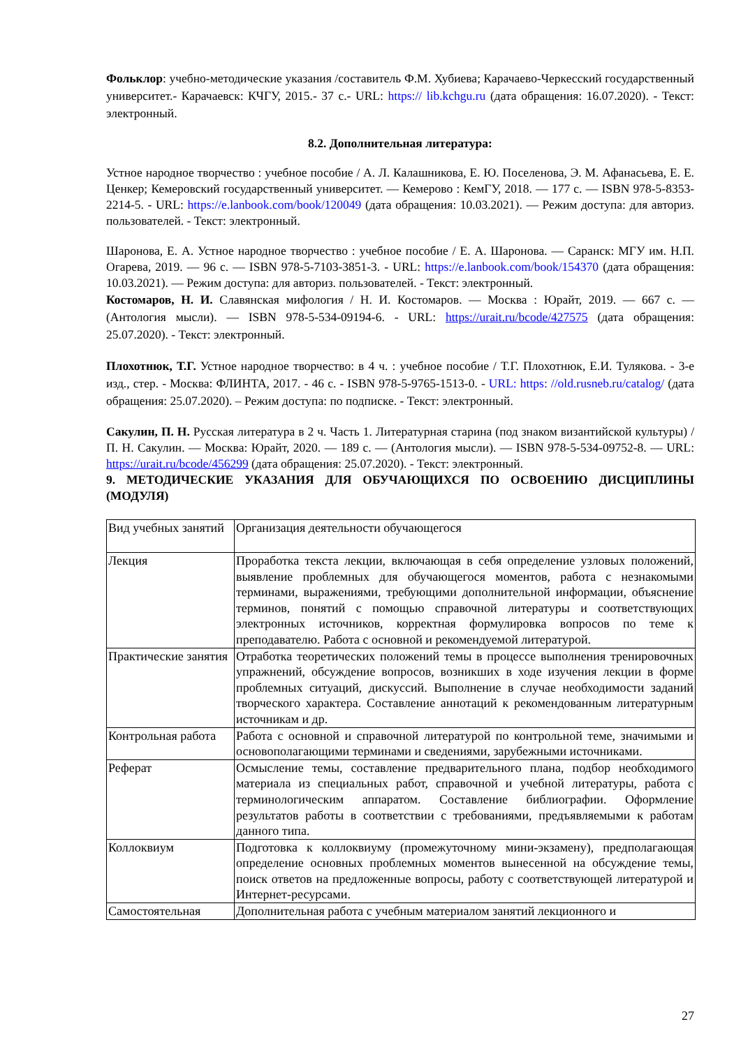Фольклор: учебно-методические указания /составитель Ф.М. Хубиева; Карачаево-Черкесский государственный университет.- Карачаевск: КЧГУ, 2015.- 37 с.- URL: https:// lib.kchgu.ru (дата обращения: 16.07.2020). - Текст: электронный.
8.2. Дополнительная литература:
Устное народное творчество : учебное пособие / А. Л. Калашникова, Е. Ю. Поселенова, Э. М. Афанасьева, Е. Е. Ценкер; Кемеровский государственный университет. — Кемерово : КемГУ, 2018. — 177 с. — ISBN 978-5-8353-2214-5. - URL: https://e.lanbook.com/book/120049 (дата обращения: 10.03.2021). — Режим доступа: для авториз. пользователей. - Текст: электронный.
Шаронова, Е. А. Устное народное творчество : учебное пособие / Е. А. Шаронова. — Саранск: МГУ им. Н.П. Огарева, 2019. — 96 с. — ISBN 978-5-7103-3851-3. - URL: https://e.lanbook.com/book/154370 (дата обращения: 10.03.2021). — Режим доступа: для авториз. пользователей. - Текст: электронный.
Костомаров, Н. И. Славянская мифология / Н. И. Костомаров. — Москва : Юрайт, 2019. — 667 с. — (Антология мысли). — ISBN 978-5-534-09194-6. - URL: https://urait.ru/bcode/427575 (дата обращения: 25.07.2020). - Текст: электронный.
Плохотнюк, Т.Г. Устное народное творчество: в 4 ч. : учебное пособие / Т.Г. Плохотнюк, Е.И. Тулякова. - 3-е изд., стер. - Москва: ФЛИНТА, 2017. - 46 с. - ISBN 978-5-9765-1513-0. - URL: https: //old.rusneb.ru/catalog/ (дата обращения: 25.07.2020). – Режим доступа: по подписке. - Текст: электронный.
Сакулин, П. Н. Русская литература в 2 ч. Часть 1. Литературная старина (под знаком византийской культуры) / П. Н. Сакулин. — Москва: Юрайт, 2020. — 189 с. — (Антология мысли). — ISBN 978-5-534-09752-8. — URL: https://urait.ru/bcode/456299 (дата обращения: 25.07.2020). - Текст: электронный.
9. МЕТОДИЧЕСКИЕ УКАЗАНИЯ ДЛЯ ОБУЧАЮЩИХСЯ ПО ОСВОЕНИЮ ДИСЦИПЛИНЫ (МОДУЛЯ)
| Вид учебных занятий | Организация деятельности обучающегося |
| Лекция | Проработка текста лекции, включающая в себя определение узловых положений, выявление проблемных для обучающегося моментов, работа с незнакомыми терминами, выражениями, требующими дополнительной информации, объяснение терминов, понятий с помощью справочной литературы и соответствующих электронных источников, корректная формулировка вопросов по теме к преподавателю. Работа с основной и рекомендуемой литературой. |
| Практические занятия | Отработка теоретических положений темы в процессе выполнения тренировочных упражнений, обсуждение вопросов, возникших в ходе изучения лекции в форме проблемных ситуаций, дискуссий. Выполнение в случае необходимости заданий творческого характера. Составление аннотаций к рекомендованным литературным источникам и др. |
| Контрольная работа | Работа с основной и справочной литературой по контрольной теме, значимыми и основополагающими терминами и сведениями, зарубежными источниками. |
| Реферат | Осмысление темы, составление предварительного плана, подбор необходимого материала из специальных работ, справочной и учебной литературы, работа с терминологическим аппаратом. Составление библиографии. Оформление результатов работы в соответствии с требованиями, предъявляемыми к работам данного типа. |
| Коллоквиум | Подготовка к коллоквиуму (промежуточному мини-экзамену), предполагающая определение основных проблемных моментов вынесенной на обсуждение темы, поиск ответов на предложенные вопросы, работу с соответствующей литературой и Интернет-ресурсами. |
| Самостоятельная | Дополнительная работа с учебным материалом занятий лекционного и |
27